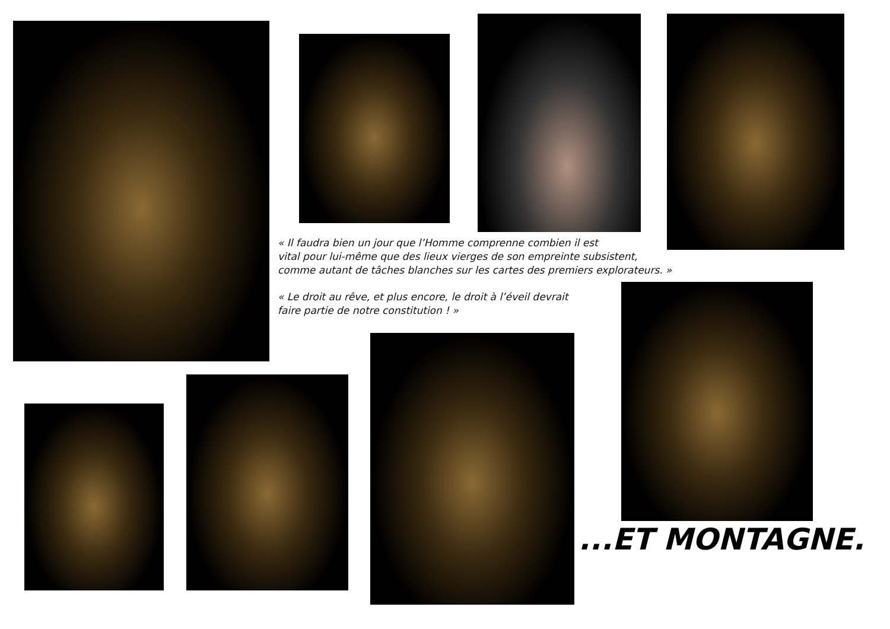« Il faudra bien un jour que l’Homme comprenne combien il est
vital pour lui-même que des lieux vierges de son empreinte subsistent,
comme autant de tâches blanches sur les cartes des premiers explorateurs. »
« Le droit au rêve, et plus encore, le droit à l’éveil devrait
faire partie de notre constitution ! »
...ET MONTAGNE.